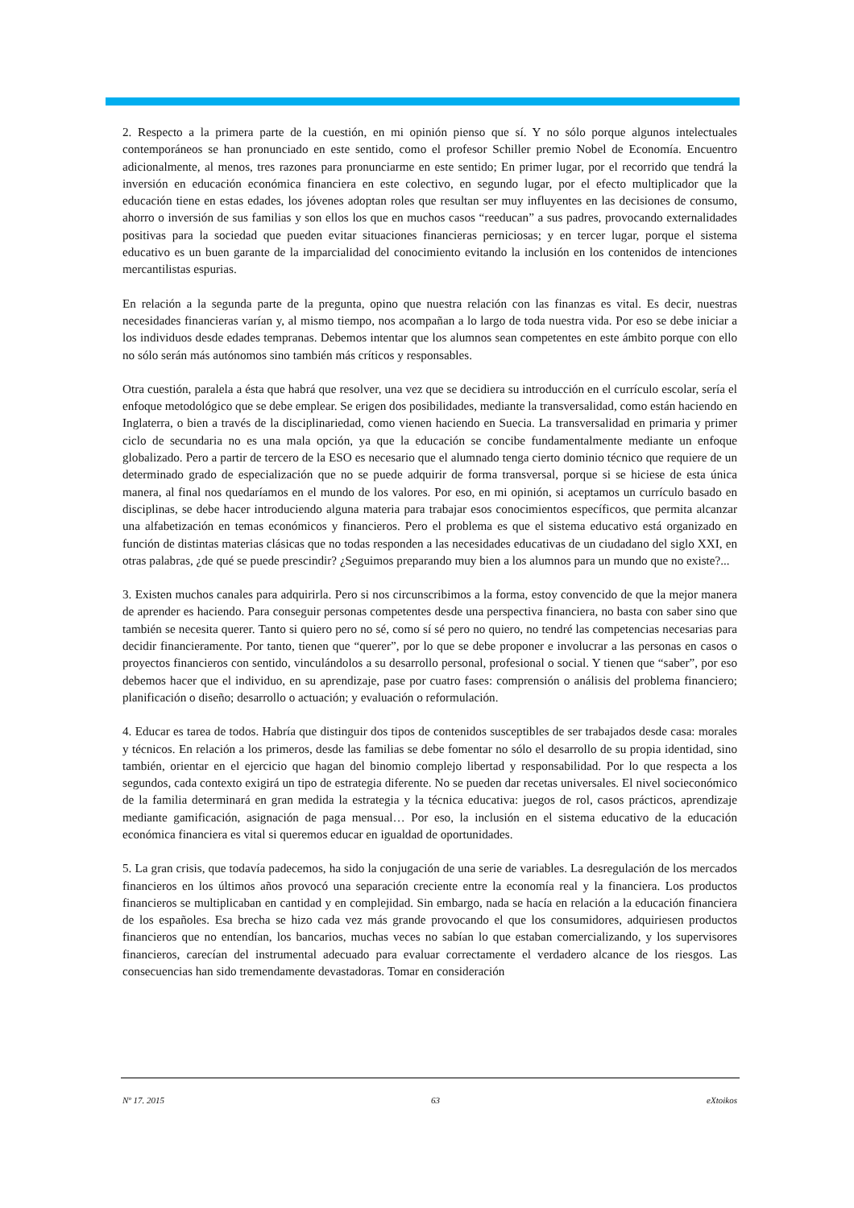2. Respecto a la primera parte de la cuestión, en mi opinión pienso que sí. Y no sólo porque algunos intelectuales contemporáneos se han pronunciado en este sentido, como el profesor Schiller premio Nobel de Economía. Encuentro adicionalmente, al menos, tres razones para pronunciarme en este sentido; En primer lugar, por el recorrido que tendrá la inversión en educación económica financiera en este colectivo, en segundo lugar, por el efecto multiplicador que la educación tiene en estas edades, los jóvenes adoptan roles que resultan ser muy influyentes en las decisiones de consumo, ahorro o inversión de sus familias y son ellos los que en muchos casos “reeducan” a sus padres, provocando externalidades positivas para la sociedad que pueden evitar situaciones financieras perniciosas; y en tercer lugar, porque el sistema educativo es un buen garante de la imparcialidad del conocimiento evitando la inclusión en los contenidos de intenciones mercantilistas espurias.
En relación a la segunda parte de la pregunta, opino que nuestra relación con las finanzas es vital. Es decir, nuestras necesidades financieras varían y, al mismo tiempo, nos acompañan a lo largo de toda nuestra vida. Por eso se debe iniciar a los individuos desde edades tempranas. Debemos intentar que los alumnos sean competentes en este ámbito porque con ello no sólo serán más autónomos sino también más críticos y responsables.
Otra cuestión, paralela a ésta que habrá que resolver, una vez que se decidiera su introducción en el currículo escolar, sería el enfoque metodológico que se debe emplear. Se erigen dos posibilidades, mediante la transversalidad, como están haciendo en Inglaterra, o bien a través de la disciplinariedad, como vienen haciendo en Suecia. La transversalidad en primaria y primer ciclo de secundaria no es una mala opción, ya que la educación se concibe fundamentalmente mediante un enfoque globalizado. Pero a partir de tercero de la ESO es necesario que el alumnado tenga cierto dominio técnico que requiere de un determinado grado de especialización que no se puede adquirir de forma transversal, porque si se hiciese de esta única manera, al final nos quedaríamos en el mundo de los valores. Por eso, en mi opinión, si aceptamos un currículo basado en disciplinas, se debe hacer introduciendo alguna materia para trabajar esos conocimientos específicos, que permita alcanzar una alfabetización en temas económicos y financieros. Pero el problema es que el sistema educativo está organizado en función de distintas materias clásicas que no todas responden a las necesidades educativas de un ciudadano del siglo XXI, en otras palabras, ¿de qué se puede prescindir? ¿Seguimos preparando muy bien a los alumnos para un mundo que no existe?...
3. Existen muchos canales para adquirirla. Pero si nos circunscribimos a la forma, estoy convencido de que la mejor manera de aprender es haciendo. Para conseguir personas competentes desde una perspectiva financiera, no basta con saber sino que también se necesita querer. Tanto si quiero pero no sé, como sí sé pero no quiero, no tendré las competencias necesarias para decidir financieramente. Por tanto, tienen que “querer”, por lo que se debe proponer e involucrar a las personas en casos o proyectos financieros con sentido, vinculándolos a su desarrollo personal, profesional o social. Y tienen que “saber”, por eso debemos hacer que el individuo, en su aprendizaje, pase por cuatro fases: comprensión o análisis del problema financiero; planificación o diseño; desarrollo o actuación; y evaluación o reformulación.
4. Educar es tarea de todos. Habría que distinguir dos tipos de contenidos susceptibles de ser trabajados desde casa: morales y técnicos. En relación a los primeros, desde las familias se debe fomentar no sólo el desarrollo de su propia identidad, sino también, orientar en el ejercicio que hagan del binomio complejo libertad y responsabilidad. Por lo que respecta a los segundos, cada contexto exigirá un tipo de estrategia diferente. No se pueden dar recetas universales. El nivel socieconómico de la familia determinará en gran medida la estrategia y la técnica educativa: juegos de rol, casos prácticos, aprendizaje mediante gamificación, asignación de paga mensual… Por eso, la inclusión en el sistema educativo de la educación económica financiera es vital si queremos educar en igualdad de oportunidades.
5. La gran crisis, que todavía padecemos, ha sido la conjugación de una serie de variables. La desregulación de los mercados financieros en los últimos años provocó una separación creciente entre la economía real y la financiera. Los productos financieros se multiplicaban en cantidad y en complejidad. Sin embargo, nada se hacía en relación a la educación financiera de los españoles. Esa brecha se hizo cada vez más grande provocando el que los consumidores, adquiriesen productos financieros que no entendían, los bancarios, muchas veces no sabían lo que estaban comercializando, y los supervisores financieros, carecían del instrumental adecuado para evaluar correctamente el verdadero alcance de los riesgos. Las consecuencias han sido tremendamente devastadoras. Tomar en consideración
Nº 17. 2015 63 eXtoikos